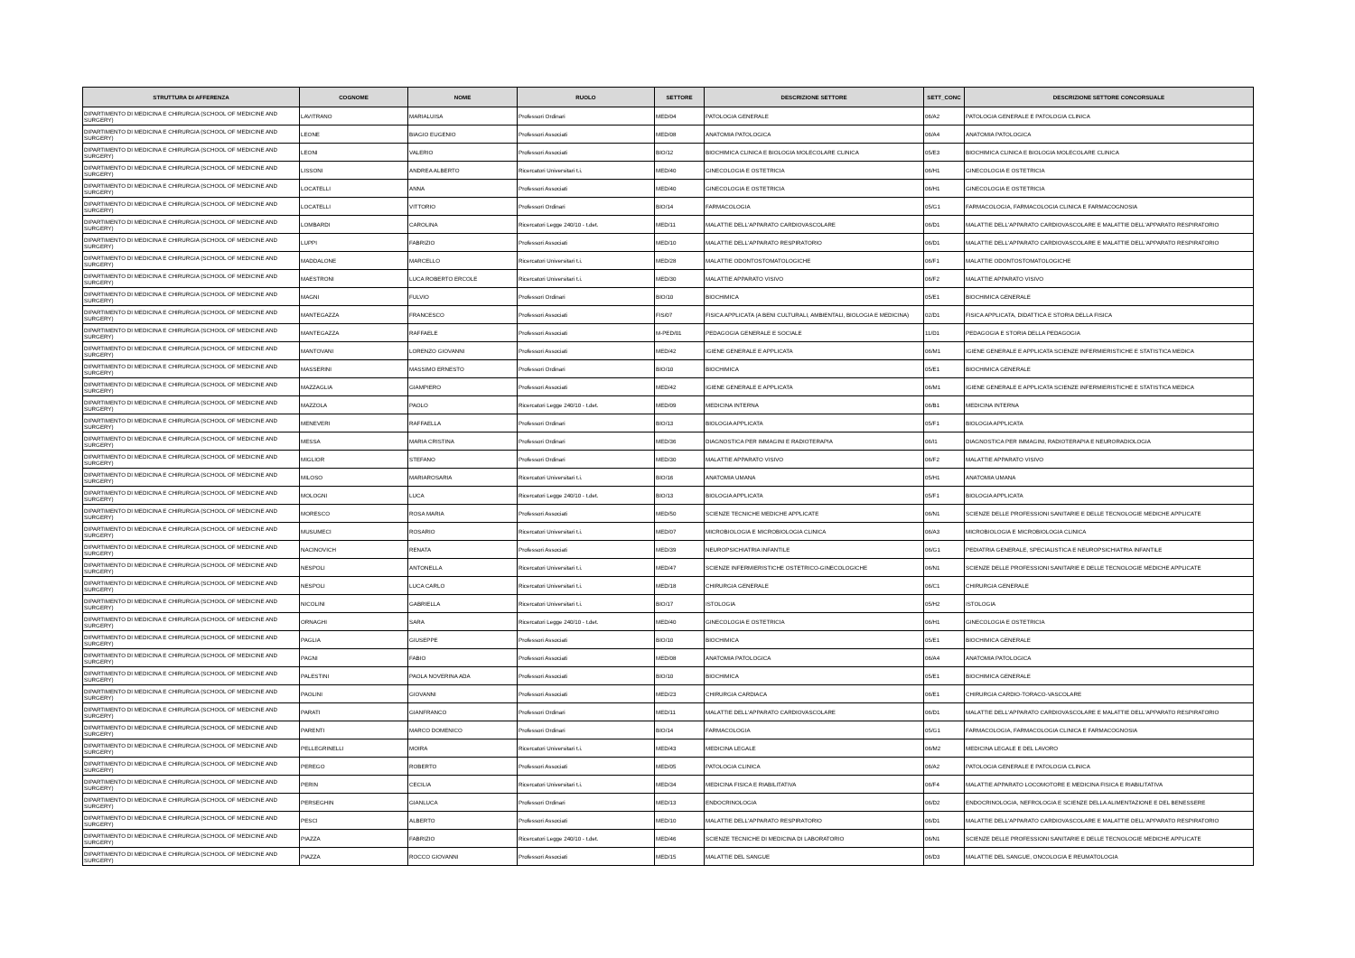| STRUTTURA DI AFFERENZA | COGNOME | NOME | RUOLO | SETTORE | DESCRIZIONE SETTORE | SETT_CONC | DESCRIZIONE SETTORE CONCORSUALE |
| --- | --- | --- | --- | --- | --- | --- | --- |
| DIPARTIMENTO DI MEDICINA E CHIRURGIA (SCHOOL OF MEDICINE AND SURGERY) | LAVITRANO | MARIALUISA | Professori Ordinari | MED/04 | PATOLOGIA GENERALE | 06/A2 | PATOLOGIA GENERALE E PATOLOGIA CLINICA |
| DIPARTIMENTO DI MEDICINA E CHIRURGIA (SCHOOL OF MEDICINE AND SURGERY) | LEONE | BIAGIO EUGENIO | Professori Associati | MED/08 | ANATOMIA PATOLOGICA | 06/A4 | ANATOMIA PATOLOGICA |
| DIPARTIMENTO DI MEDICINA E CHIRURGIA (SCHOOL OF MEDICINE AND SURGERY) | LEONI | VALERIO | Professori Associati | BIO/12 | BIOCHIMICA CLINICA E BIOLOGIA MOLECOLARE CLINICA | 05/E3 | BIOCHIMICA CLINICA E BIOLOGIA MOLECOLARE CLINICA |
| DIPARTIMENTO DI MEDICINA E CHIRURGIA (SCHOOL OF MEDICINE AND SURGERY) | LISSONI | ANDREA ALBERTO | Ricercatori Universitari t.i. | MED/40 | GINECOLOGIA E OSTETRICIA | 06/H1 | GINECOLOGIA E OSTETRICIA |
| DIPARTIMENTO DI MEDICINA E CHIRURGIA (SCHOOL OF MEDICINE AND SURGERY) | LOCATELLI | ANNA | Professori Associati | MED/40 | GINECOLOGIA E OSTETRICIA | 06/H1 | GINECOLOGIA E OSTETRICIA |
| DIPARTIMENTO DI MEDICINA E CHIRURGIA (SCHOOL OF MEDICINE AND SURGERY) | LOCATELLI | VITTORIO | Professori Ordinari | BIO/14 | FARMACOLOGIA | 05/G1 | FARMACOLOGIA, FARMACOLOGIA CLINICA E FARMACOGNOSIA |
| DIPARTIMENTO DI MEDICINA E CHIRURGIA (SCHOOL OF MEDICINE AND SURGERY) | LOMBARDI | CAROLINA | Ricercatori Legge 240/10 - t.det. | MED/11 | MALATTIE DELL'APPARATO CARDIOVASCOLARE | 06/D1 | MALATTIE DELL'APPARATO CARDIOVASCOLARE E MALATTIE DELL'APPARATO RESPIRATORIO |
| DIPARTIMENTO DI MEDICINA E CHIRURGIA (SCHOOL OF MEDICINE AND SURGERY) | LUPPI | FABRIZIO | Professori Associati | MED/10 | MALATTIE DELL'APPARATO RESPIRATORIO | 06/D1 | MALATTIE DELL'APPARATO CARDIOVASCOLARE E MALATTIE DELL'APPARATO RESPIRATORIO |
| DIPARTIMENTO DI MEDICINA E CHIRURGIA (SCHOOL OF MEDICINE AND SURGERY) | MADDALONE | MARCELLO | Ricercatori Universitari t.i. | MED/28 | MALATTIE ODONTOSTOMATOLOGICHE | 06/F1 | MALATTIE ODONTOSTOMATOLOGICHE |
| DIPARTIMENTO DI MEDICINA E CHIRURGIA (SCHOOL OF MEDICINE AND SURGERY) | MAESTRONI | LUCA ROBERTO ERCOLE | Ricercatori Universitari t.i. | MED/30 | MALATTIE APPARATO VISIVO | 06/F2 | MALATTIE APPARATO VISIVO |
| DIPARTIMENTO DI MEDICINA E CHIRURGIA (SCHOOL OF MEDICINE AND SURGERY) | MAGNI | FULVIO | Professori Ordinari | BIO/10 | BIOCHIMICA | 05/E1 | BIOCHIMICA GENERALE |
| DIPARTIMENTO DI MEDICINA E CHIRURGIA (SCHOOL OF MEDICINE AND SURGERY) | MANTEGAZZA | FRANCESCO | Professori Associati | FIS/07 | FISICA APPLICATA (A BENI CULTURALI, AMBIENTALI, BIOLOGIA E MEDICINA) | 02/D1 | FISICA APPLICATA, DIDATTICA E STORIA DELLA FISICA |
| DIPARTIMENTO DI MEDICINA E CHIRURGIA (SCHOOL OF MEDICINE AND SURGERY) | MANTEGAZZA | RAFFAELE | Professori Associati | M-PED/01 | PEDAGOGIA GENERALE E SOCIALE | 11/D1 | PEDAGOGIA E STORIA DELLA PEDAGOGIA |
| DIPARTIMENTO DI MEDICINA E CHIRURGIA (SCHOOL OF MEDICINE AND SURGERY) | MANTOVANI | LORENZO GIOVANNI | Professori Associati | MED/42 | IGIENE GENERALE E APPLICATA | 06/M1 | IGIENE GENERALE E APPLICATA SCIENZE INFERMIERISTICHE E STATISTICA MEDICA |
| DIPARTIMENTO DI MEDICINA E CHIRURGIA (SCHOOL OF MEDICINE AND SURGERY) | MASSERINI | MASSIMO ERNESTO | Professori Ordinari | BIO/10 | BIOCHIMICA | 05/E1 | BIOCHIMICA GENERALE |
| DIPARTIMENTO DI MEDICINA E CHIRURGIA (SCHOOL OF MEDICINE AND SURGERY) | MAZZAGLIA | GIAMPIERO | Professori Associati | MED/42 | IGIENE GENERALE E APPLICATA | 06/M1 | IGIENE GENERALE E APPLICATA SCIENZE INFERMIERISTICHE E STATISTICA MEDICA |
| DIPARTIMENTO DI MEDICINA E CHIRURGIA (SCHOOL OF MEDICINE AND SURGERY) | MAZZOLA | PAOLO | Ricercatori Legge 240/10 - t.det. | MED/09 | MEDICINA INTERNA | 06/B1 | MEDICINA INTERNA |
| DIPARTIMENTO DI MEDICINA E CHIRURGIA (SCHOOL OF MEDICINE AND SURGERY) | MENEVERI | RAFFAELLA | Professori Ordinari | BIO/13 | BIOLOGIA APPLICATA | 05/F1 | BIOLOGIA APPLICATA |
| DIPARTIMENTO DI MEDICINA E CHIRURGIA (SCHOOL OF MEDICINE AND SURGERY) | MESSA | MARIA CRISTINA | Professori Ordinari | MED/36 | DIAGNOSTICA PER IMMAGINI E RADIOTERAPIA | 06/I1 | DIAGNOSTICA PER IMMAGINI, RADIOTERAPIA E NEURORADIOLOGIA |
| DIPARTIMENTO DI MEDICINA E CHIRURGIA (SCHOOL OF MEDICINE AND SURGERY) | MIGLIOR | STEFANO | Professori Ordinari | MED/30 | MALATTIE APPARATO VISIVO | 06/F2 | MALATTIE APPARATO VISIVO |
| DIPARTIMENTO DI MEDICINA E CHIRURGIA (SCHOOL OF MEDICINE AND SURGERY) | MILOSO | MARIAROSARIA | Ricercatori Universitari t.i. | BIO/16 | ANATOMIA UMANA | 05/H1 | ANATOMIA UMANA |
| DIPARTIMENTO DI MEDICINA E CHIRURGIA (SCHOOL OF MEDICINE AND SURGERY) | MOLOGNI | LUCA | Ricercatori Legge 240/10 - t.det. | BIO/13 | BIOLOGIA APPLICATA | 05/F1 | BIOLOGIA APPLICATA |
| DIPARTIMENTO DI MEDICINA E CHIRURGIA (SCHOOL OF MEDICINE AND SURGERY) | MORESCO | ROSA MARIA | Professori Associati | MED/50 | SCIENZE TECNICHE MEDICHE APPLICATE | 06/N1 | SCIENZE DELLE PROFESSIONI SANITARIE E DELLE TECNOLOGIE MEDICHE APPLICATE |
| DIPARTIMENTO DI MEDICINA E CHIRURGIA (SCHOOL OF MEDICINE AND SURGERY) | MUSUMECI | ROSARIO | Ricercatori Universitari t.i. | MED/07 | MICROBIOLOGIA E MICROBIOLOGIA CLINICA | 06/A3 | MICROBIOLOGIA E MICROBIOLOGIA CLINICA |
| DIPARTIMENTO DI MEDICINA E CHIRURGIA (SCHOOL OF MEDICINE AND SURGERY) | NACINOVICH | RENATA | Professori Associati | MED/39 | NEUROPSICHIATRIA INFANTILE | 06/G1 | PEDIATRIA GENERALE, SPECIALISTICA E NEUROPSICHIATRIA INFANTILE |
| DIPARTIMENTO DI MEDICINA E CHIRURGIA (SCHOOL OF MEDICINE AND SURGERY) | NESPOLI | ANTONELLA | Ricercatori Universitari t.i. | MED/47 | SCIENZE INFERMIERISTICHE OSTETRICO-GINECOLOGICHE | 06/N1 | SCIENZE DELLE PROFESSIONI SANITARIE E DELLE TECNOLOGIE MEDICHE APPLICATE |
| DIPARTIMENTO DI MEDICINA E CHIRURGIA (SCHOOL OF MEDICINE AND SURGERY) | NESPOLI | LUCA CARLO | Ricercatori Universitari t.i. | MED/18 | CHIRURGIA GENERALE | 06/C1 | CHIRURGIA GENERALE |
| DIPARTIMENTO DI MEDICINA E CHIRURGIA (SCHOOL OF MEDICINE AND SURGERY) | NICOLINI | GABRIELLA | Ricercatori Universitari t.i. | BIO/17 | ISTOLOGIA | 05/H2 | ISTOLOGIA |
| DIPARTIMENTO DI MEDICINA E CHIRURGIA (SCHOOL OF MEDICINE AND SURGERY) | ORNAGHI | SARA | Ricercatori Legge 240/10 - t.det. | MED/40 | GINECOLOGIA E OSTETRICIA | 06/H1 | GINECOLOGIA E OSTETRICIA |
| DIPARTIMENTO DI MEDICINA E CHIRURGIA (SCHOOL OF MEDICINE AND SURGERY) | PAGLIA | GIUSEPPE | Professori Associati | BIO/10 | BIOCHIMICA | 05/E1 | BIOCHIMICA GENERALE |
| DIPARTIMENTO DI MEDICINA E CHIRURGIA (SCHOOL OF MEDICINE AND SURGERY) | PAGNI | FABIO | Professori Associati | MED/08 | ANATOMIA PATOLOGICA | 06/A4 | ANATOMIA PATOLOGICA |
| DIPARTIMENTO DI MEDICINA E CHIRURGIA (SCHOOL OF MEDICINE AND SURGERY) | PALESTINI | PAOLA NOVERINA ADA | Professori Associati | BIO/10 | BIOCHIMICA | 05/E1 | BIOCHIMICA GENERALE |
| DIPARTIMENTO DI MEDICINA E CHIRURGIA (SCHOOL OF MEDICINE AND SURGERY) | PAOLINI | GIOVANNI | Professori Associati | MED/23 | CHIRURGIA CARDIACA | 06/E1 | CHIRURGIA CARDIO-TORACO-VASCOLARE |
| DIPARTIMENTO DI MEDICINA E CHIRURGIA (SCHOOL OF MEDICINE AND SURGERY) | PARATI | GIANFRANCO | Professori Ordinari | MED/11 | MALATTIE DELL'APPARATO CARDIOVASCOLARE | 06/D1 | MALATTIE DELL'APPARATO CARDIOVASCOLARE E MALATTIE DELL'APPARATO RESPIRATORIO |
| DIPARTIMENTO DI MEDICINA E CHIRURGIA (SCHOOL OF MEDICINE AND SURGERY) | PARENTI | MARCO DOMENICO | Professori Ordinari | BIO/14 | FARMACOLOGIA | 05/G1 | FARMACOLOGIA, FARMACOLOGIA CLINICA E FARMACOGNOSIA |
| DIPARTIMENTO DI MEDICINA E CHIRURGIA (SCHOOL OF MEDICINE AND SURGERY) | PELLEGRINELLI | MOIRA | Ricercatori Universitari t.i. | MED/43 | MEDICINA LEGALE | 06/M2 | MEDICINA LEGALE E DEL LAVORO |
| DIPARTIMENTO DI MEDICINA E CHIRURGIA (SCHOOL OF MEDICINE AND SURGERY) | PEREGO | ROBERTO | Professori Associati | MED/05 | PATOLOGIA CLINICA | 06/A2 | PATOLOGIA GENERALE E PATOLOGIA CLINICA |
| DIPARTIMENTO DI MEDICINA E CHIRURGIA (SCHOOL OF MEDICINE AND SURGERY) | PERIN | CECILIA | Ricercatori Universitari t.i. | MED/34 | MEDICINA FISICA E RIABILITATIVA | 06/F4 | MALATTIE APPARATO LOCOMOTORE E MEDICINA FISICA E RIABILITATIVA |
| DIPARTIMENTO DI MEDICINA E CHIRURGIA (SCHOOL OF MEDICINE AND SURGERY) | PERSEGHIN | GIANLUCA | Professori Ordinari | MED/13 | ENDOCRINOLOGIA | 06/D2 | ENDOCRINOLOGIA, NEFROLOGIA E SCIENZE DELLA ALIMENTAZIONE E DEL BENESSERE |
| DIPARTIMENTO DI MEDICINA E CHIRURGIA (SCHOOL OF MEDICINE AND SURGERY) | PESCI | ALBERTO | Professori Associati | MED/10 | MALATTIE DELL'APPARATO RESPIRATORIO | 06/D1 | MALATTIE DELL'APPARATO CARDIOVASCOLARE E MALATTIE DELL'APPARATO RESPIRATORIO |
| DIPARTIMENTO DI MEDICINA E CHIRURGIA (SCHOOL OF MEDICINE AND SURGERY) | PIAZZA | FABRIZIO | Ricercatori Legge 240/10 - t.det. | MED/46 | SCIENZE TECNICHE DI MEDICINA DI LABORATORIO | 06/N1 | SCIENZE DELLE PROFESSIONI SANITARIE E DELLE TECNOLOGIE MEDICHE APPLICATE |
| DIPARTIMENTO DI MEDICINA E CHIRURGIA (SCHOOL OF MEDICINE AND SURGERY) | PIAZZA | ROCCO GIOVANNI | Professori Associati | MED/15 | MALATTIE DEL SANGUE | 06/D3 | MALATTIE DEL SANGUE, ONCOLOGIA E REUMATOLOGIA |